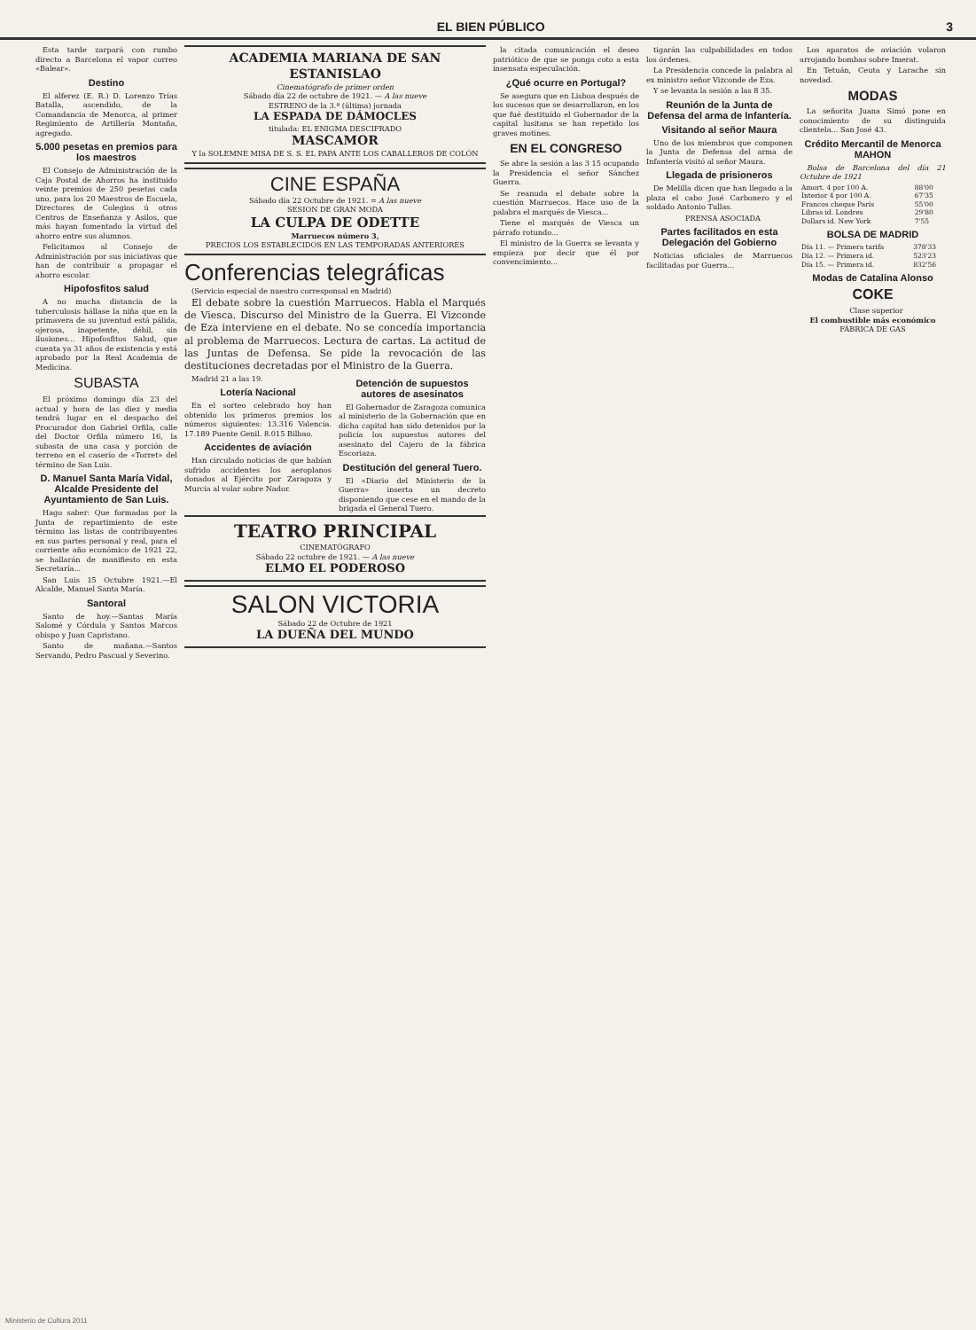EL BIEN PÚBLICO 3
Esta tarde zarpará con rumbo directo a Barcelona el vapor correo «Balear».
Destino
El alferez (E. R.) D. Lorenzo Trías Batalla, ascendido, de la Comandancia de Menorca, al primer Regimiento de Artillería Montaña, agregado.
5.000 pesetas en premios para los maestros
El Consejo de Administración de la Caja Postal de Ahorros ha instituido veinte premios de 250 pesetas cada uno, para los 20 Maestros de Escuela, Directores de Colegios ú otros Centros de Enseñanza y Asilos, que más hayan fomentado la virtud del ahorro entre sus alumnos.
Felicitamos al Consejo de Administración por sus iniciativas que han de contribuir a propagar el ahorro escolar.
Hipofosfitos salud
A no mucha distancia de la tuberculosis hállase la niña que en la primavera de su juventud está pálida, ojerosa, inapetente, débil, sin ilusiones... Hipofosfitos Salud, que cuenta ya 31 años de existencia y está aprobado por la Real Academia de Medicina.
SUBASTA
El próximo domingo día 23 del actual y hora de las diez y media tendrá lugar en el despacho del Procurador don Gabriel Orfila, calle del Doctor Orfila número 16, la subasta de una casa y porción de terreno en el caserío de «Torret» del término de San Luis.
D. Manuel Santa María Vidal, Alcalde Presidente del Ayuntamiento de San Luis.
Hago saber: Que formadas por la Junta de repartimiento de este término las listas de contribuyentes en sus partes personal y real, para el corriente año económico de 1921 22, se hallarán de manifiesto en esta Secretaría...
San Luis 15 Octubre 1921.—El Alcalde, Manuel Santa María.
Santoral
Santo de hoy.—Santas María Salomé y Córdula y Santos Marcos obispo y Juan Capristano.
Santo de mañana.—Santos Servando, Pedro Pascual y Severino.
ACADEMIA MARIANA DE SAN ESTANISLAO
Cinematógrafo de primer orden
Sábado día 22 de octubre de 1921. — A las nueve
ESTRENO de la 3.ª (última) jornada
LA ESPADA DE DÁMOCLES
titulada: EL ENIGMA DESCIFRADO
MASCAMOR
Y la SOLEMNE MISA DE S. S. EL PAPA ANTE LOS CABALLEROS DE COLÓN
CINE ESPAÑA
Sábado día 22 Octubre de 1921. = A las nueve
SESION DE GRAN MODA
LA CULPA DE ODETTE
Marruecos número 3,
PRECIOS LOS ESTABLECIDOS EN LAS TEMPORADAS ANTERIORES
Conferencias telegráficas
(Servicio especial de nuestro corresponsal en Madrid)
El debate sobre la cuestión Marruecos. Habla el Marqués de Viesca. Discurso del Ministro de la Guerra. El Vizconde de Eza interviene en el debate. No se concedía importancia al problema de Marruecos. Lectura de cartas. La actitud de las Juntas de Defensa. Se pide la revocación de las destituciones decretadas por el Ministro de la Guerra.
Madrid 21 a las 19.
Lotería Nacional
En el sorteo celebrado hoy han obtenido los primeros premios los números siguientes: 13.316 Valencia. 17.189 Puente Genil. 8.015 Bilbao.
Accidentes de aviación
Han circulado noticias de que habían sufrido accidentes los aeroplanos donados al Ejército por Zaragoza y Murcia al volar sobre Nador.
Detención de supuestos autores de asesinatos
El Gobernador de Zaragoza comunica al ministerio de la Gobernación que en dicha capital han sido detenidos por la policía los supuestos autores del asesinato del Cajero de la fábrica Escoriaza.
Destitución del general Tuero.
El «Diario del Ministerio de la Guerra» inserta un decreto disponiendo que cese en el mando de la brigada el General Tuero.
TEATRO PRINCIPAL
CINEMATÓGRAFO
Sábado 22 octubre de 1921. — A las nueve
ELMO EL PODEROSO
SALON VICTORIA
Sábado 22 de Octubre de 1921
LA DUEÑA DEL MUNDO
la citada comunicación el deseo patriótico de que se ponga coto a esta insensata especulación.
¿Qué ocurre en Portugal?
Se asegura que en Lisboa después de los sucesos que se desarrollaron, en los que fué destituído el Gobernador de la capital lusitana se han repetido los graves motines.
EN EL CONGRESO
Se abre la sesión a las 3 15 ocupando la Presidencia el señor Sánchez Guerra.
Se reanuda el debate sobre la cuestión Marruecos. Hace uso de la palabra el marqués de Viesca...
Tiene el marqués de Viesca un párrafo rotundo...
El ministro de la Guerra se levanta y empieza por decir que él por convencimiento...
tigarán las culpabilidades en todos los órdenes.
La Presidencia concede la palabra al ex ministro señor Vizconde de Eza.
Y se levanta la sesión a las 8 35.
Reunión de la Junta de Defensa del arma de Infantería.
Visitando al señor Maura
Uno de los miembros que componen la Junta de Defensa del arma de Infantería visitó al señor Maura.
Llegada de prisioneros
De Melilla dicen que han llegado a la plaza el cabo José Carbonero y el soldado Antonio Tullas.
PRENSA ASOCIADA
Partes facilitados en esta Delegación del Gobierno
Noticias oficiales de Marruecos facilitadas por Guerra...
Los aparatos de aviación volaron arrojando bombas sobre Imerat.
En Tetuán, Ceuta y Larache sin novedad.
MODAS
La señorita Juana Simó pone en conocimiento de su distinguida clientela... San José 43.
Crédito Mercantil de Menorca
MAHON
Bolsa de Barcelona del día 21 Octubre de 1921
| Amort. 4 por 100 A. | 88'00 |
| Interior 4 por 100 A. | 67'35 |
| Francos cheque París | 55'00 |
| Libras id. Londres | 29'80 |
| Dollars id. New York | 7'55 |
BOLSA DE MADRID
| Día 11. — Primera tarifa | 378'33 |
| Día 12. — Primera id. | 523'23 |
| Día 15. — Primera id. | 832'56 |
Modas de Catalina Alonso
COKE
Clase superior
El combustible más económico
FÁBRICA DE GAS
Ministerio de Cultura 2011